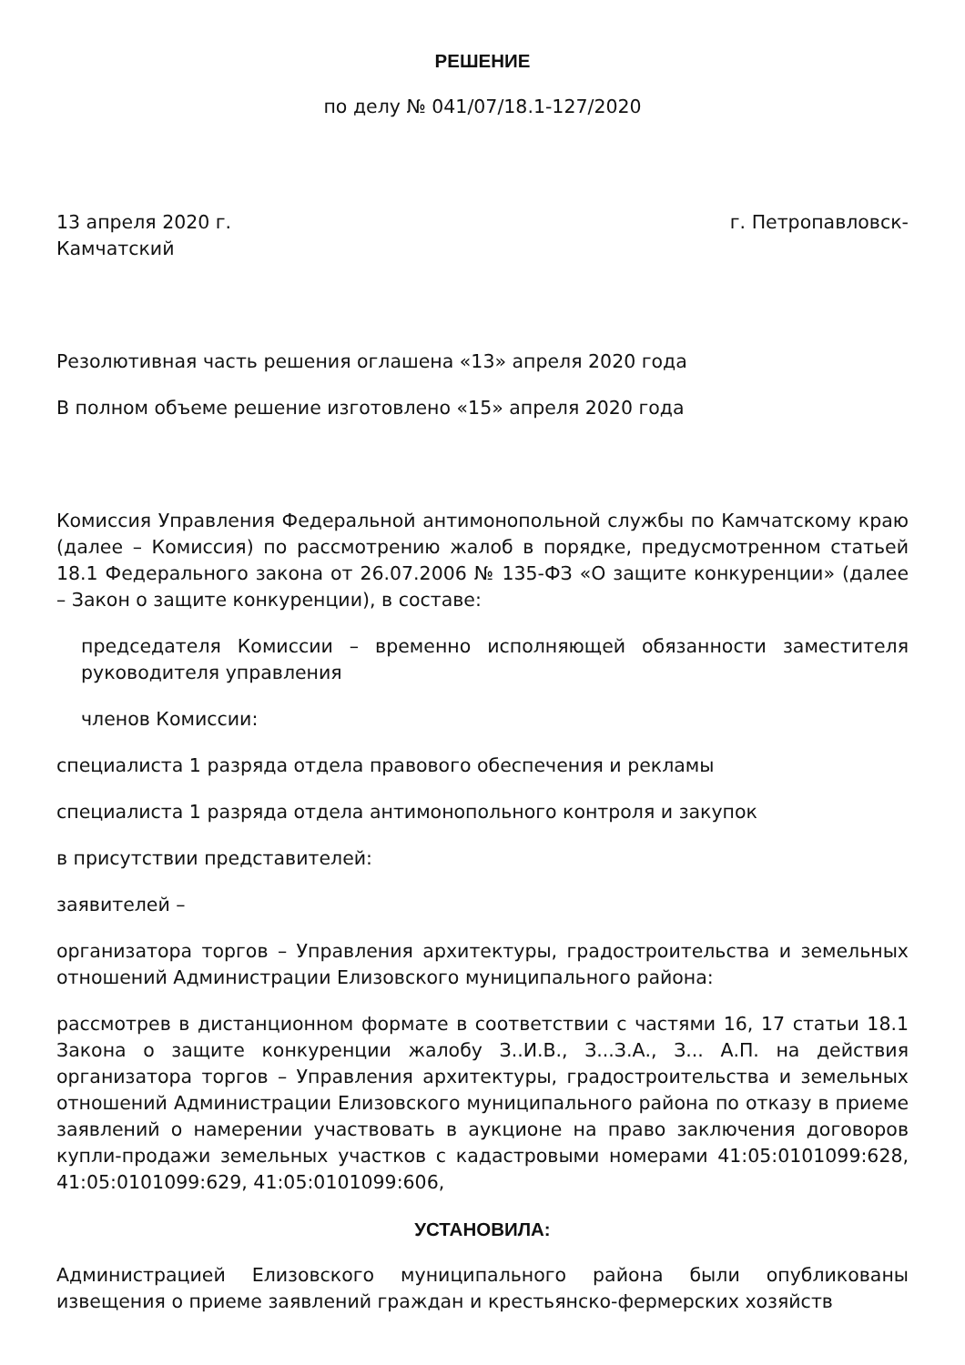РЕШЕНИЕ
по делу № 041/07/18.1-127/2020
13 апреля 2020 г. г. Петропавловск-
Камчатский
Резолютивная часть решения оглашена «13» апреля 2020 года
В полном объеме решение изготовлено «15» апреля 2020 года
Комиссия Управления Федеральной антимонопольной службы по Камчатскому краю (далее – Комиссия) по рассмотрению жалоб в порядке, предусмотренном статьей 18.1 Федерального закона от 26.07.2006 № 135-ФЗ «О защите конкуренции» (далее – Закон о защите конкуренции), в составе:
председателя Комиссии – временно исполняющей обязанности заместителя руководителя управления
членов Комиссии:
специалиста 1 разряда отдела правового обеспечения и рекламы
специалиста 1 разряда отдела антимонопольного контроля и закупок
в присутствии представителей:
заявителей –
организатора торгов – Управления архитектуры, градостроительства и земельных отношений Администрации Елизовского муниципального района:
рассмотрев в дистанционном формате в соответствии с частями 16, 17 статьи 18.1 Закона о защите конкуренции жалобу З..И.В., З...З.А., З... А.П. на действия организатора торгов – Управления архитектуры, градостроительства и земельных отношений Администрации Елизовского муниципального района по отказу в приеме заявлений о намерении участвовать в аукционе на право заключения договоров купли-продажи земельных участков с кадастровыми номерами 41:05:0101099:628, 41:05:0101099:629, 41:05:0101099:606,
УСТАНОВИЛА:
Администрацией Елизовского муниципального района были опубликованы извещения о приеме заявлений граждан и крестьянско-фермерских хозяйств